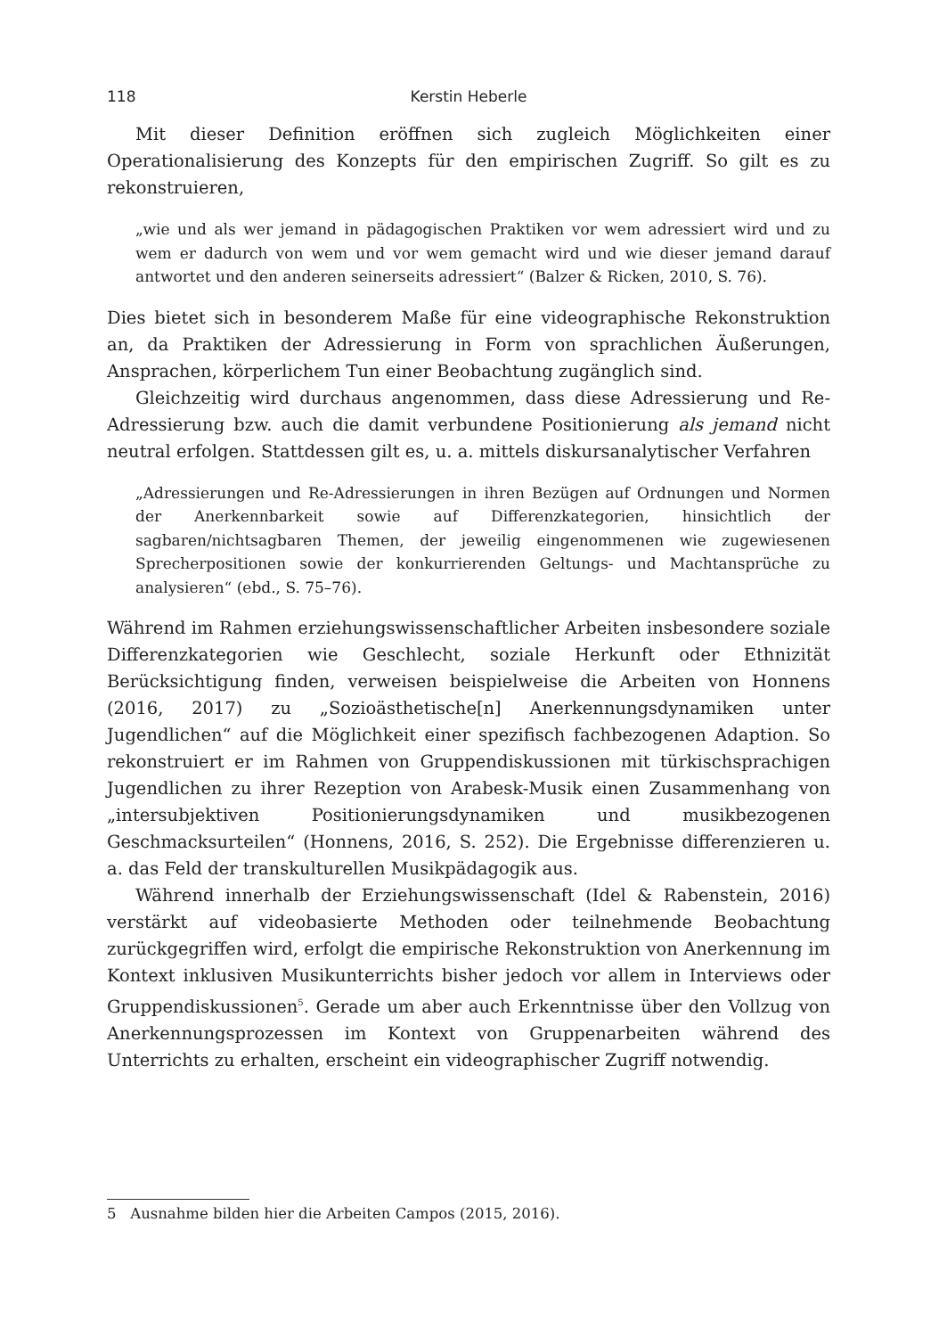118 Kerstin Heberle
Mit dieser Definition eröffnen sich zugleich Möglichkeiten einer Operationalisierung des Konzepts für den empirischen Zugriff. So gilt es zu rekonstruieren,
„wie und als wer jemand in pädagogischen Praktiken vor wem adressiert wird und zu wem er dadurch von wem und vor wem gemacht wird und wie dieser jemand darauf antwortet und den anderen seinerseits adressiert“ (Balzer & Ricken, 2010, S. 76).
Dies bietet sich in besonderem Maße für eine videographische Rekonstruktion an, da Praktiken der Adressierung in Form von sprachlichen Äußerungen, Ansprachen, körperlichem Tun einer Beobachtung zugänglich sind.
Gleichzeitig wird durchaus angenommen, dass diese Adressierung und Re-Adressierung bzw. auch die damit verbundene Positionierung als jemand nicht neutral erfolgen. Stattdessen gilt es, u. a. mittels diskursanalytischer Verfahren
„Adressierungen und Re-Adressierungen in ihren Bezügen auf Ordnungen und Normen der Anerkennbarkeit sowie auf Differenzkategorien, hinsichtlich der sagbaren/nichtsagbaren Themen, der jeweilig eingenommenen wie zugewiesenen Sprecherpositionen sowie der konkurrierenden Geltungs- und Machtansprüche zu analysieren“ (ebd., S. 75–76).
Während im Rahmen erziehungswissenschaftlicher Arbeiten insbesondere soziale Differenzkategorien wie Geschlecht, soziale Herkunft oder Ethnizität Berücksichtigung finden, verweisen beispielweise die Arbeiten von Honnens (2016, 2017) zu „Sozioästhetische[n] Anerkennungsdynamiken unter Jugendlichen“ auf die Möglichkeit einer spezifisch fachbezogenen Adaption. So rekonstruiert er im Rahmen von Gruppendiskussionen mit türkischsprachigen Jugendlichen zu ihrer Rezeption von Arabesk-Musik einen Zusammenhang von „intersubjektiven Positionierungsdynamiken und musikbezogenen Geschmacksurteilen“ (Honnens, 2016, S. 252). Die Ergebnisse differenzieren u. a. das Feld der transkulturellen Musikpädagogik aus.
Während innerhalb der Erziehungswissenschaft (Idel & Rabenstein, 2016) verstärkt auf videobasierte Methoden oder teilnehmende Beobachtung zurückgegriffen wird, erfolgt die empirische Rekonstruktion von Anerkennung im Kontext inklusiven Musikunterrichts bisher jedoch vor allem in Interviews oder Gruppendiskussionen<sup>5</sup>. Gerade um aber auch Erkenntnisse über den Vollzug von Anerkennungsprozessen im Kontext von Gruppenarbeiten während des Unterrichts zu erhalten, erscheint ein videographischer Zugriff notwendig.
5 Ausnahme bilden hier die Arbeiten Campos (2015, 2016).